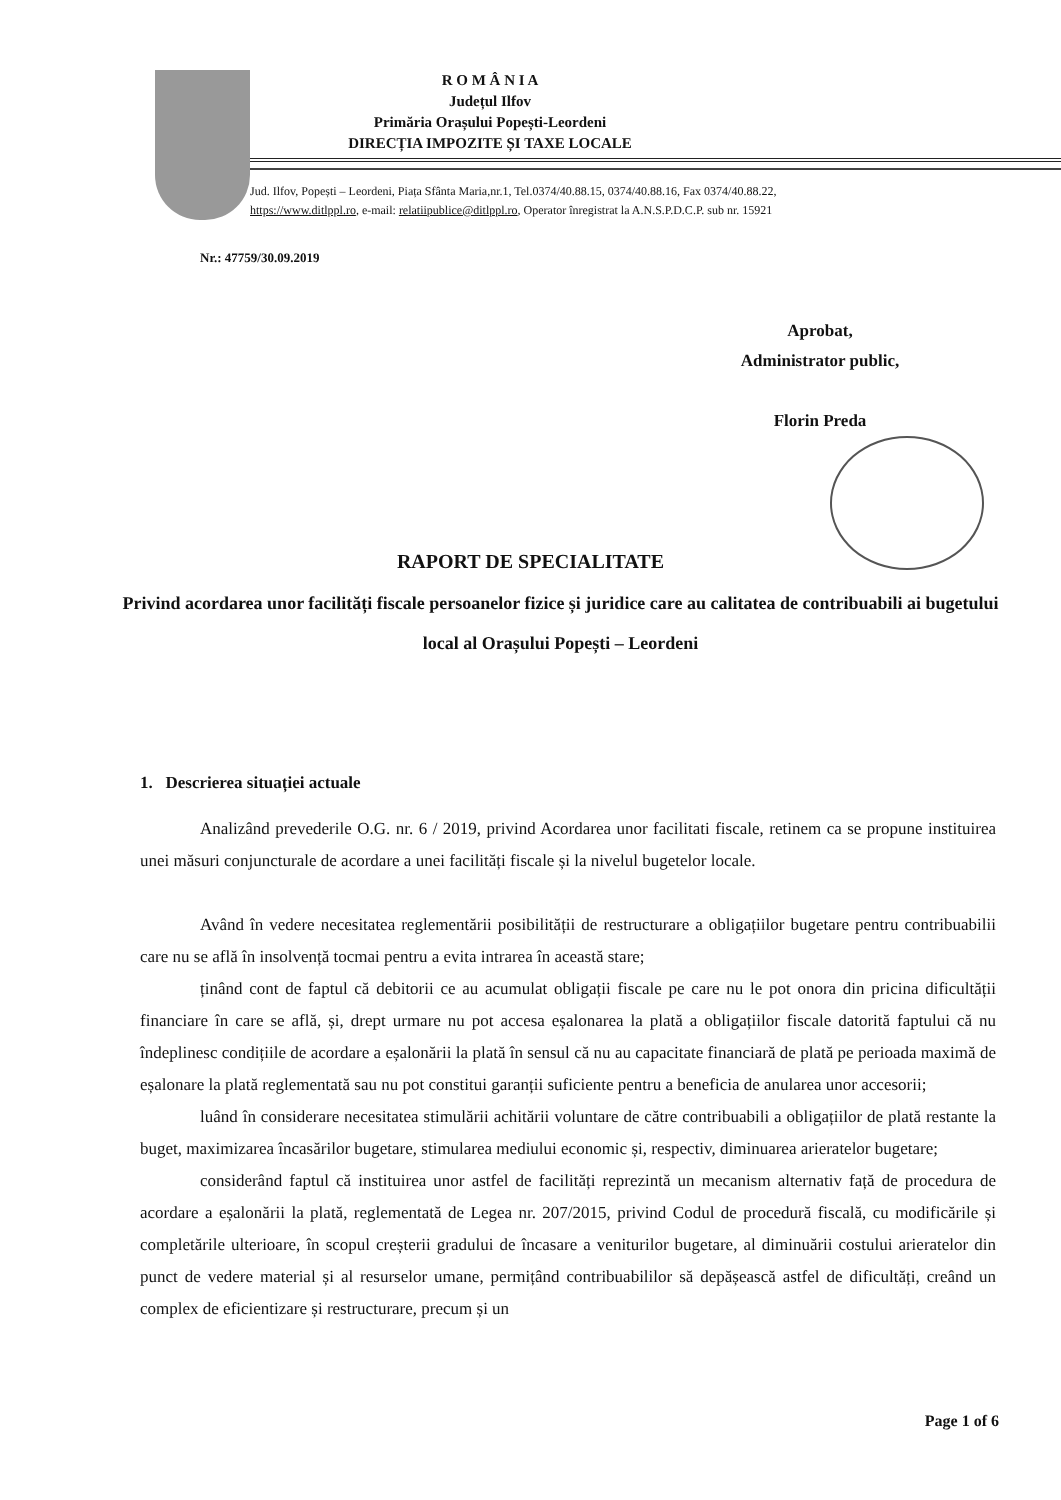R O M Â N I A
Județul Ilfov
Primăria Orașului Popești-Leordeni
DIRECȚIA IMPOZITE ȘI TAXE LOCALE
Jud. Ilfov, Popești – Leordeni, Piața Sfânta Maria,nr.1, Tel.0374/40.88.15, 0374/40.88.16, Fax 0374/40.88.22,
https://www.ditlppl.ro, e-mail: relatiipublice@ditlppl.ro, Operator înregistrat la A.N.S.P.D.C.P. sub nr. 15921
Nr.: 47759/30.09.2019
Aprobat,
Administrator public,
Florin Preda
RAPORT DE SPECIALITATE
Privind acordarea unor facilități fiscale persoanelor fizice și juridice care au calitatea de contribuabili ai bugetului local al Orașului Popești – Leordeni
1. Descrierea situației actuale
Analizând prevederile O.G. nr. 6 / 2019, privind Acordarea unor facilitati fiscale, retinem ca se propune instituirea unei măsuri conjuncturale de acordare a unei facilități fiscale și la nivelul bugetelor locale.
Având în vedere necesitatea reglementării posibilității de restructurare a obligațiilor bugetare pentru contribuabilii care nu se află în insolvență tocmai pentru a evita intrarea în această stare;
ținând cont de faptul că debitorii ce au acumulat obligații fiscale pe care nu le pot onora din pricina dificultății financiare în care se află, și, drept urmare nu pot accesa eșalonarea la plată a obligațiilor fiscale datorită faptului că nu îndeplinesc condițiile de acordare a eșalonării la plată în sensul că nu au capacitate financiară de plată pe perioada maximă de eșalonare la plată reglementată sau nu pot constitui garanții suficiente pentru a beneficia de anularea unor accesorii;
luând în considerare necesitatea stimulării achitării voluntare de către contribuabili a obligațiilor de plată restante la buget, maximizarea încasărilor bugetare, stimularea mediului economic și, respectiv, diminuarea arieratelor bugetare;
considerând faptul că instituirea unor astfel de facilități reprezintă un mecanism alternativ față de procedura de acordare a eșalonării la plată, reglementată de Legea nr. 207/2015, privind Codul de procedură fiscală, cu modificările și completările ulterioare, în scopul creșterii gradului de încasare a veniturilor bugetare, al diminuării costului arieratelor din punct de vedere material și al resurselor umane, permițând contribuabililor să depășească astfel de dificultăți, creând un complex de eficientizare și restructurare, precum și un
Page 1 of 6